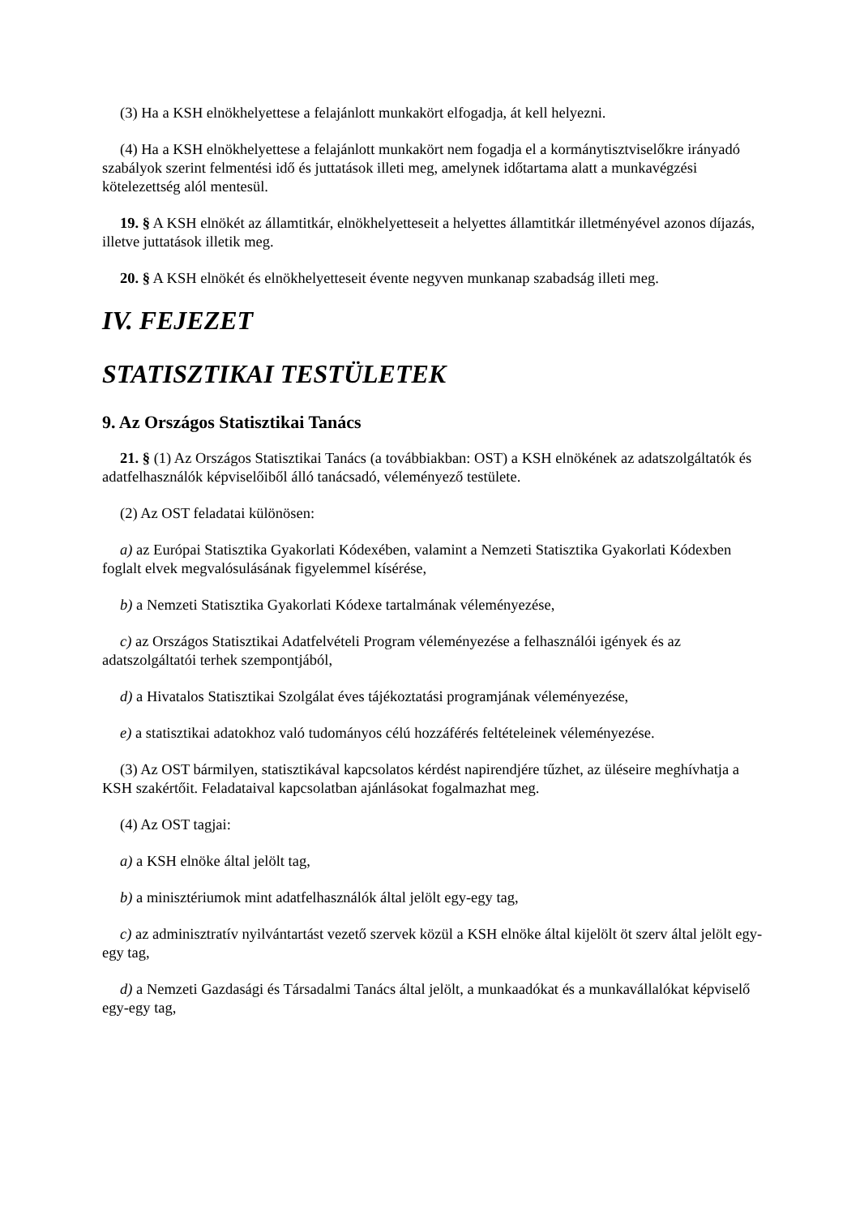(3) Ha a KSH elnökhelyettese a felajánlott munkakört elfogadja, át kell helyezni.
(4) Ha a KSH elnökhelyettese a felajánlott munkakört nem fogadja el a kormánytisztviselőkre irányadó szabályok szerint felmentési idő és juttatások illeti meg, amelynek időtartama alatt a munkavégzési kötelezettség alól mentesül.
19. § A KSH elnökét az államtitkár, elnökhelyetteseit a helyettes államtitkár illetményével azonos díjazás, illetve juttatások illetik meg.
20. § A KSH elnökét és elnökhelyetteseit évente negyven munkanap szabadság illeti meg.
IV. FEJEZET
STATISZTIKAI TESTÜLETEK
9. Az Országos Statisztikai Tanács
21. § (1) Az Országos Statisztikai Tanács (a továbbiakban: OST) a KSH elnökének az adatszolgáltatók és adatfelhasználók képviselőiből álló tanácsadó, véleményező testülete.
(2) Az OST feladatai különösen:
a) az Európai Statisztika Gyakorlati Kódexében, valamint a Nemzeti Statisztika Gyakorlati Kódexben foglalt elvek megvalósulásának figyelemmel kísérése,
b) a Nemzeti Statisztika Gyakorlati Kódexe tartalmának véleményezése,
c) az Országos Statisztikai Adatfelvételi Program véleményezése a felhasználói igények és az adatszolgáltatói terhek szempontjából,
d) a Hivatalos Statisztikai Szolgálat éves tájékoztatási programjának véleményezése,
e) a statisztikai adatokhoz való tudományos célú hozzáférés feltételeinek véleményezése.
(3) Az OST bármilyen, statisztikával kapcsolatos kérdést napirendjére tűzhet, az üléseire meghívhatja a KSH szakértőit. Feladataival kapcsolatban ajánlásokat fogalmazhat meg.
(4) Az OST tagjai:
a) a KSH elnöke által jelölt tag,
b) a minisztériumok mint adatfelhasználók által jelölt egy-egy tag,
c) az adminisztratív nyilvántartást vezető szervek közül a KSH elnöke által kijelölt öt szerv által jelölt egy-egy tag,
d) a Nemzeti Gazdasági és Társadalmi Tanács által jelölt, a munkaadókat és a munkavállalókat képviselő egy-egy tag,